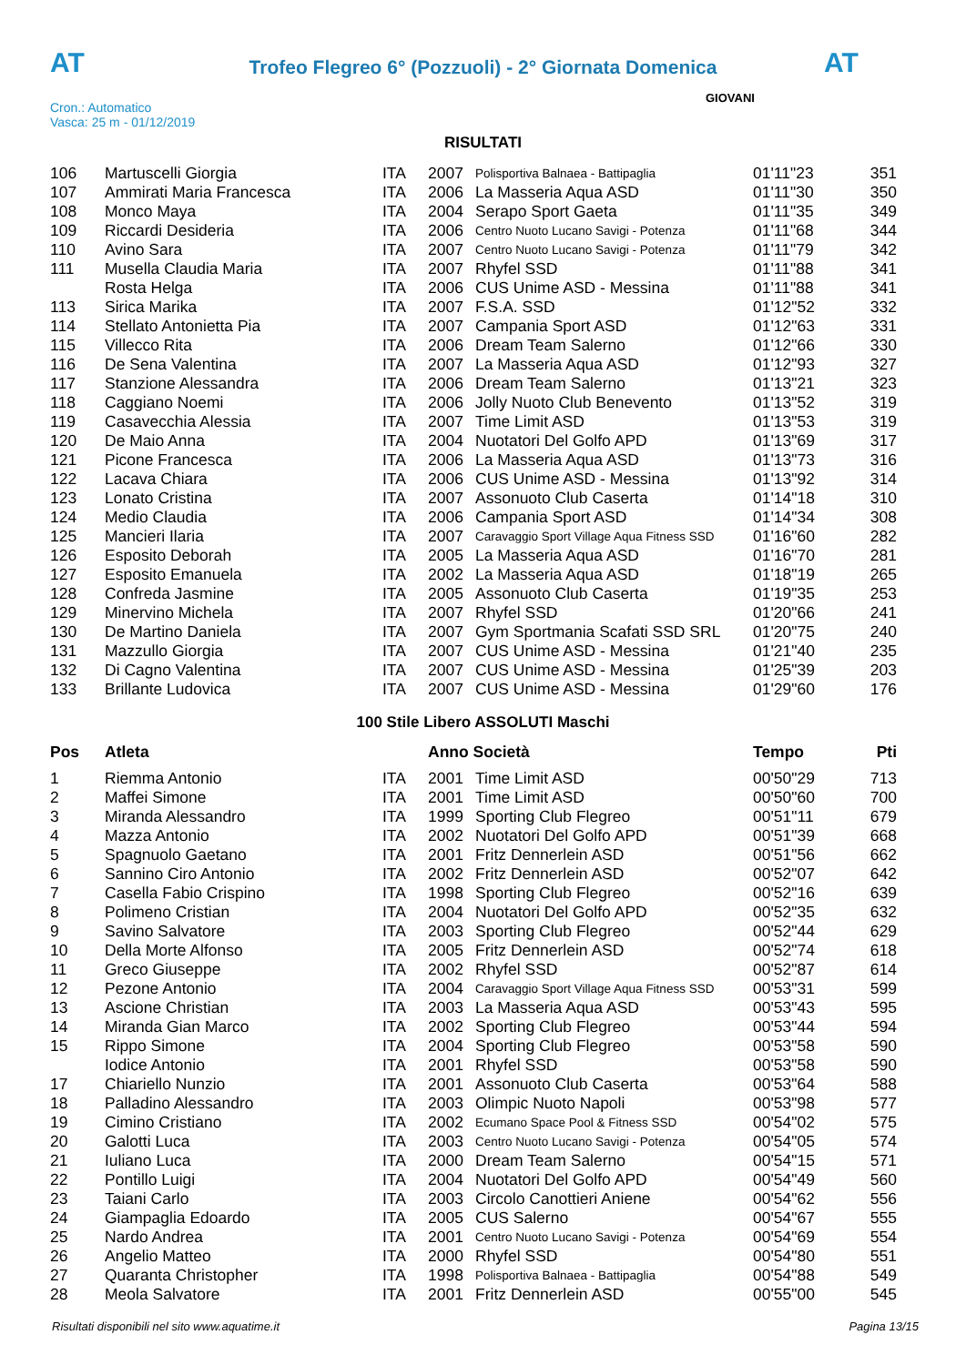AT
Trofeo Flegreo 6° (Pozzuoli) - 2° Giornata Domenica AT
Cron.: Automatico
Vasca: 25 m - 01/12/2019
GIOVANI
RISULTATI
| 106 | Martuscelli Giorgia | ITA | 2007 | Polisportiva Balnaea - Battipaglia | 01'11"23 | 351 |
| 107 | Ammirati Maria Francesca | ITA | 2006 | La Masseria Aqua ASD | 01'11"30 | 350 |
| 108 | Monco Maya | ITA | 2004 | Serapo Sport Gaeta | 01'11"35 | 349 |
| 109 | Riccardi Desideria | ITA | 2006 | Centro Nuoto Lucano Savigi - Potenza | 01'11"68 | 344 |
| 110 | Avino Sara | ITA | 2007 | Centro Nuoto Lucano Savigi - Potenza | 01'11"79 | 342 |
| 111 | Musella Claudia Maria | ITA | 2007 | Rhyfel SSD | 01'11"88 | 341 |
| | Rosta Helga | ITA | 2006 | CUS Unime ASD - Messina | 01'11"88 | 341 |
| 113 | Sirica Marika | ITA | 2007 | F.S.A. SSD | 01'12"52 | 332 |
| 114 | Stellato Antonietta Pia | ITA | 2007 | Campania Sport ASD | 01'12"63 | 331 |
| 115 | Villecco Rita | ITA | 2006 | Dream Team Salerno | 01'12"66 | 330 |
| 116 | De Sena Valentina | ITA | 2007 | La Masseria Aqua ASD | 01'12"93 | 327 |
| 117 | Stanzione Alessandra | ITA | 2006 | Dream Team Salerno | 01'13"21 | 323 |
| 118 | Caggiano Noemi | ITA | 2006 | Jolly Nuoto Club Benevento | 01'13"52 | 319 |
| 119 | Casavecchia Alessia | ITA | 2007 | Time Limit ASD | 01'13"53 | 319 |
| 120 | De Maio Anna | ITA | 2004 | Nuotatori Del Golfo APD | 01'13"69 | 317 |
| 121 | Picone Francesca | ITA | 2006 | La Masseria Aqua ASD | 01'13"73 | 316 |
| 122 | Lacava Chiara | ITA | 2006 | CUS Unime ASD - Messina | 01'13"92 | 314 |
| 123 | Lonato Cristina | ITA | 2007 | Assonuoto Club Caserta | 01'14"18 | 310 |
| 124 | Medio Claudia | ITA | 2006 | Campania Sport ASD | 01'14"34 | 308 |
| 125 | Mancieri Ilaria | ITA | 2007 | Caravaggio Sport Village Aqua Fitness SSD | 01'16"60 | 282 |
| 126 | Esposito Deborah | ITA | 2005 | La Masseria Aqua ASD | 01'16"70 | 281 |
| 127 | Esposito Emanuela | ITA | 2002 | La Masseria Aqua ASD | 01'18"19 | 265 |
| 128 | Confreda Jasmine | ITA | 2005 | Assonuoto Club Caserta | 01'19"35 | 253 |
| 129 | Minervino Michela | ITA | 2007 | Rhyfel SSD | 01'20"66 | 241 |
| 130 | De Martino Daniela | ITA | 2007 | Gym Sportmania Scafati SSD SRL | 01'20"75 | 240 |
| 131 | Mazzullo Giorgia | ITA | 2007 | CUS Unime ASD - Messina | 01'21"40 | 235 |
| 132 | Di Cagno Valentina | ITA | 2007 | CUS Unime ASD - Messina | 01'25"39 | 203 |
| 133 | Brillante Ludovica | ITA | 2007 | CUS Unime ASD - Messina | 01'29"60 | 176 |
100 Stile Libero ASSOLUTI Maschi
| Pos | Atleta | | Anno Società | | Tempo | Pti |
| --- | --- | --- | --- | --- | --- | --- |
| 1 | Riemma Antonio | ITA | 2001 | Time Limit ASD | 00'50"29 | 713 |
| 2 | Maffei Simone | ITA | 2001 | Time Limit ASD | 00'50"60 | 700 |
| 3 | Miranda Alessandro | ITA | 1999 | Sporting Club Flegreo | 00'51"11 | 679 |
| 4 | Mazza Antonio | ITA | 2002 | Nuotatori Del Golfo APD | 00'51"39 | 668 |
| 5 | Spagnuolo Gaetano | ITA | 2001 | Fritz Dennerlein ASD | 00'51"56 | 662 |
| 6 | Sannino Ciro Antonio | ITA | 2002 | Fritz Dennerlein ASD | 00'52"07 | 642 |
| 7 | Casella Fabio Crispino | ITA | 1998 | Sporting Club Flegreo | 00'52"16 | 639 |
| 8 | Polimeno Cristian | ITA | 2004 | Nuotatori Del Golfo APD | 00'52"35 | 632 |
| 9 | Savino Salvatore | ITA | 2003 | Sporting Club Flegreo | 00'52"44 | 629 |
| 10 | Della Morte Alfonso | ITA | 2005 | Fritz Dennerlein ASD | 00'52"74 | 618 |
| 11 | Greco Giuseppe | ITA | 2002 | Rhyfel SSD | 00'52"87 | 614 |
| 12 | Pezone Antonio | ITA | 2004 | Caravaggio Sport Village Aqua Fitness SSD | 00'53"31 | 599 |
| 13 | Ascione Christian | ITA | 2003 | La Masseria Aqua ASD | 00'53"43 | 595 |
| 14 | Miranda Gian Marco | ITA | 2002 | Sporting Club Flegreo | 00'53"44 | 594 |
| 15 | Rippo Simone | ITA | 2004 | Sporting Club Flegreo | 00'53"58 | 590 |
| | Iodice Antonio | ITA | 2001 | Rhyfel SSD | 00'53"58 | 590 |
| 17 | Chiariello Nunzio | ITA | 2001 | Assonuoto Club Caserta | 00'53"64 | 588 |
| 18 | Palladino Alessandro | ITA | 2003 | Olimpic Nuoto Napoli | 00'53"98 | 577 |
| 19 | Cimino Cristiano | ITA | 2002 | Ecumano Space Pool & Fitness SSD | 00'54"02 | 575 |
| 20 | Galotti Luca | ITA | 2003 | Centro Nuoto Lucano Savigi - Potenza | 00'54"05 | 574 |
| 21 | Iuliano Luca | ITA | 2000 | Dream Team Salerno | 00'54"15 | 571 |
| 22 | Pontillo Luigi | ITA | 2004 | Nuotatori Del Golfo APD | 00'54"49 | 560 |
| 23 | Taiani Carlo | ITA | 2003 | Circolo Canottieri Aniene | 00'54"62 | 556 |
| 24 | Giampaglia Edoardo | ITA | 2005 | CUS Salerno | 00'54"67 | 555 |
| 25 | Nardo Andrea | ITA | 2001 | Centro Nuoto Lucano Savigi - Potenza | 00'54"69 | 554 |
| 26 | Angelio Matteo | ITA | 2000 | Rhyfel SSD | 00'54"80 | 551 |
| 27 | Quaranta Christopher | ITA | 1998 | Polisportiva Balnaea - Battipaglia | 00'54"88 | 549 |
| 28 | Meola Salvatore | ITA | 2001 | Fritz Dennerlein ASD | 00'55"00 | 545 |
Risultati disponibili nel sito www.aquatime.it Pagina 13/15